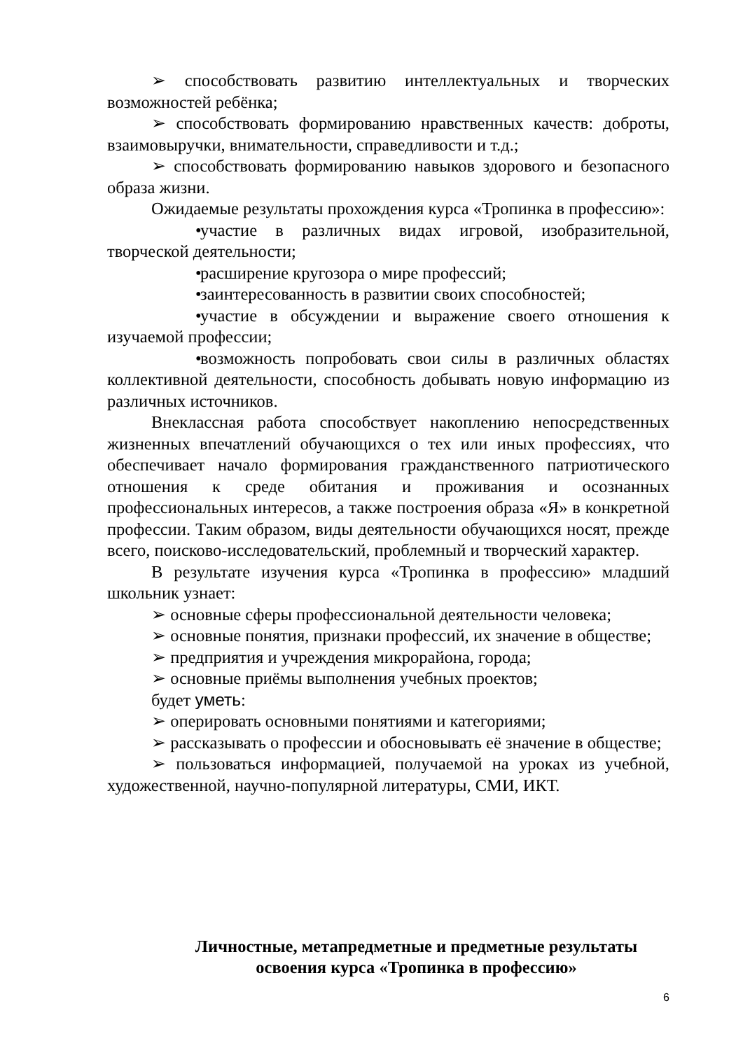➢ способствовать развитию интеллектуальных и творческих возможностей ребёнка;
➢ способствовать формированию нравственных качеств: доброты, взаимовыручки, внимательности, справедливости и т.д.;
➢ способствовать формированию навыков здорового и безопасного образа жизни.
Ожидаемые результаты прохождения курса «Тропинка в профессию»:
• участие в различных видах игровой, изобразительной, творческой деятельности;
• расширение кругозора о мире профессий;
• заинтересованность в развитии своих способностей;
• участие в обсуждении и выражение своего отношения к изучаемой профессии;
• возможность попробовать свои силы в различных областях коллективной деятельности, способность добывать новую информацию из различных источников.
Внеклассная работа способствует накоплению непосредственных жизненных впечатлений обучающихся о тех или иных профессиях, что обеспечивает начало формирования гражданственного патриотического отношения к среде обитания и проживания и осознанных профессиональных интересов, а также построения образа «Я» в конкретной профессии. Таким образом, виды деятельности обучающихся носят, прежде всего, поисково-исследовательский, проблемный и творческий характер.
В результате изучения курса «Тропинка в профессию» младший школьник узнает:
➢ основные сферы профессиональной деятельности человека;
➢ основные понятия, признаки профессий, их значение в обществе;
➢ предприятия и учреждения микрорайона, города;
➢ основные приёмы выполнения учебных проектов;
будет уметь:
➢ оперировать основными понятиями и категориями;
➢ рассказывать о профессии и обосновывать её значение в обществе;
➢ пользоваться информацией, получаемой на уроках из учебной, художественной, научно-популярной литературы, СМИ, ИКТ.
Личностные, метапредметные и предметные результаты
освоения курса «Тропинка в профессию»
6